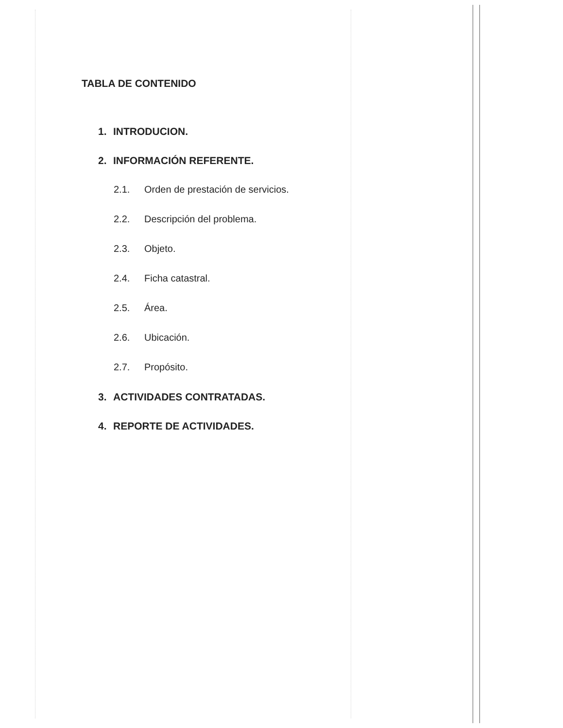TABLA DE CONTENIDO
1. INTRODUCION.
2. INFORMACIÓN REFERENTE.
2.1. Orden de prestación de servicios.
2.2. Descripción del problema.
2.3. Objeto.
2.4. Ficha catastral.
2.5. Área.
2.6. Ubicación.
2.7. Propósito.
3. ACTIVIDADES CONTRATADAS.
4. REPORTE DE ACTIVIDADES.